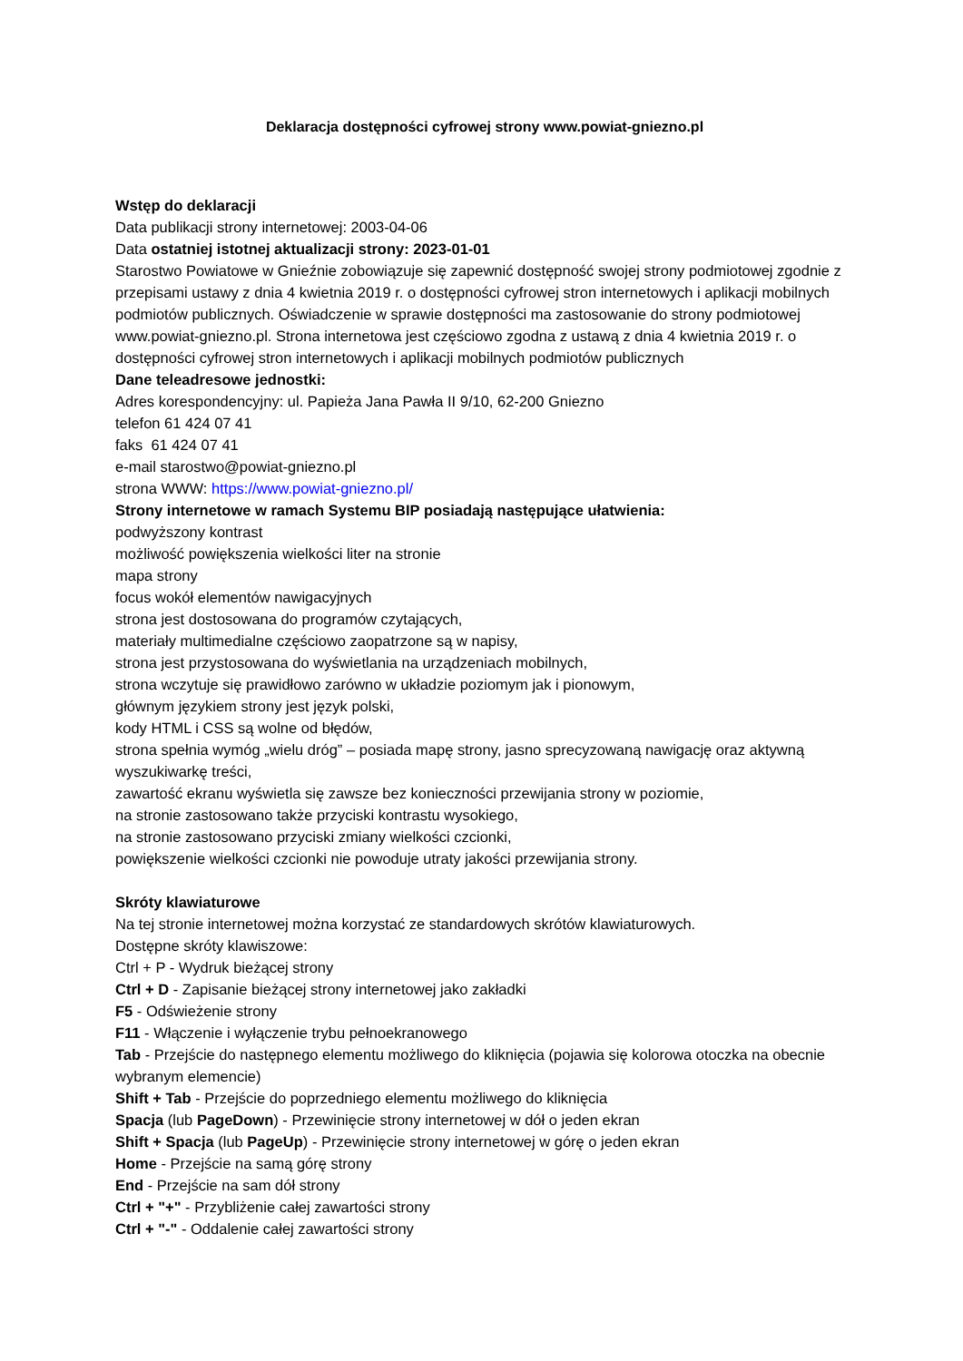Deklaracja dostępności cyfrowej strony www.powiat-gniezno.pl
Wstęp do deklaracji
Data publikacji strony internetowej: 2003-04-06
Data ostatniej istotnej aktualizacji strony: 2023-01-01
Starostwo Powiatowe w Gnieźnie zobowiązuje się zapewnić dostępność swojej strony podmiotowej zgodnie z przepisami ustawy z dnia 4 kwietnia 2019 r. o dostępności cyfrowej stron internetowych i aplikacji mobilnych podmiotów publicznych. Oświadczenie w sprawie dostępności ma zastosowanie do strony podmiotowej www.powiat-gniezno.pl. Strona internetowa jest częściowo zgodna z ustawą z dnia 4 kwietnia 2019 r. o dostępności cyfrowej stron internetowych i aplikacji mobilnych podmiotów publicznych
Dane teleadresowe jednostki:
Adres korespondencyjny: ul. Papieża Jana Pawła II 9/10, 62-200 Gniezno
telefon 61 424 07 41
faks 61 424 07 41
e-mail starostwo@powiat-gniezno.pl
strona WWW: https://www.powiat-gniezno.pl/
Strony internetowe w ramach Systemu BIP posiadają następujące ułatwienia:
podwyższony kontrast
możliwość powiększenia wielkości liter na stronie
mapa strony
focus wokół elementów nawigacyjnych
strona jest dostosowana do programów czytających,
materiały multimedialne częściowo zaopatrzone są w napisy,
strona jest przystosowana do wyświetlania na urządzeniach mobilnych,
strona wczytuje się prawidłowo zarówno w układzie poziomym jak i pionowym,
głównym językiem strony jest język polski,
kody HTML i CSS są wolne od błędów,
strona spełnia wymóg „wielu dróg” – posiada mapę strony, jasno sprecyzowaną nawigację oraz aktywną wyszukiwarkę treści,
zawartość ekranu wyświetla się zawsze bez konieczności przewijania strony w poziomie,
na stronie zastosowano także przyciski kontrastu wysokiego,
na stronie zastosowano przyciski zmiany wielkości czcionki,
powiększenie wielkości czcionki nie powoduje utraty jakości przewijania strony.
Skróty klawiaturowe
Na tej stronie internetowej można korzystać ze standardowych skrótów klawiaturowych.
Dostępne skróty klawiszowe:
Ctrl + P - Wydruk bieżącej strony
Ctrl + D - Zapisanie bieżącej strony internetowej jako zakładki
F5 - Odświeżenie strony
F11 - Włączenie i wyłączenie trybu pełnoekranowego
Tab - Przejście do następnego elementu możliwego do kliknięcia (pojawia się kolorowa otoczka na obecnie wybranym elemencie)
Shift + Tab - Przejście do poprzedniego elementu możliwego do kliknięcia
Spacja (lub PageDown) - Przewinięcie strony internetowej w dół o jeden ekran
Shift + Spacja (lub PageUp) - Przewinięcie strony internetowej w górę o jeden ekran
Home - Przejście na samą górę strony
End - Przejście na sam dół strony
Ctrl + "+" - Przybliżenie całej zawartości strony
Ctrl + "-" - Oddalenie całej zawartości strony